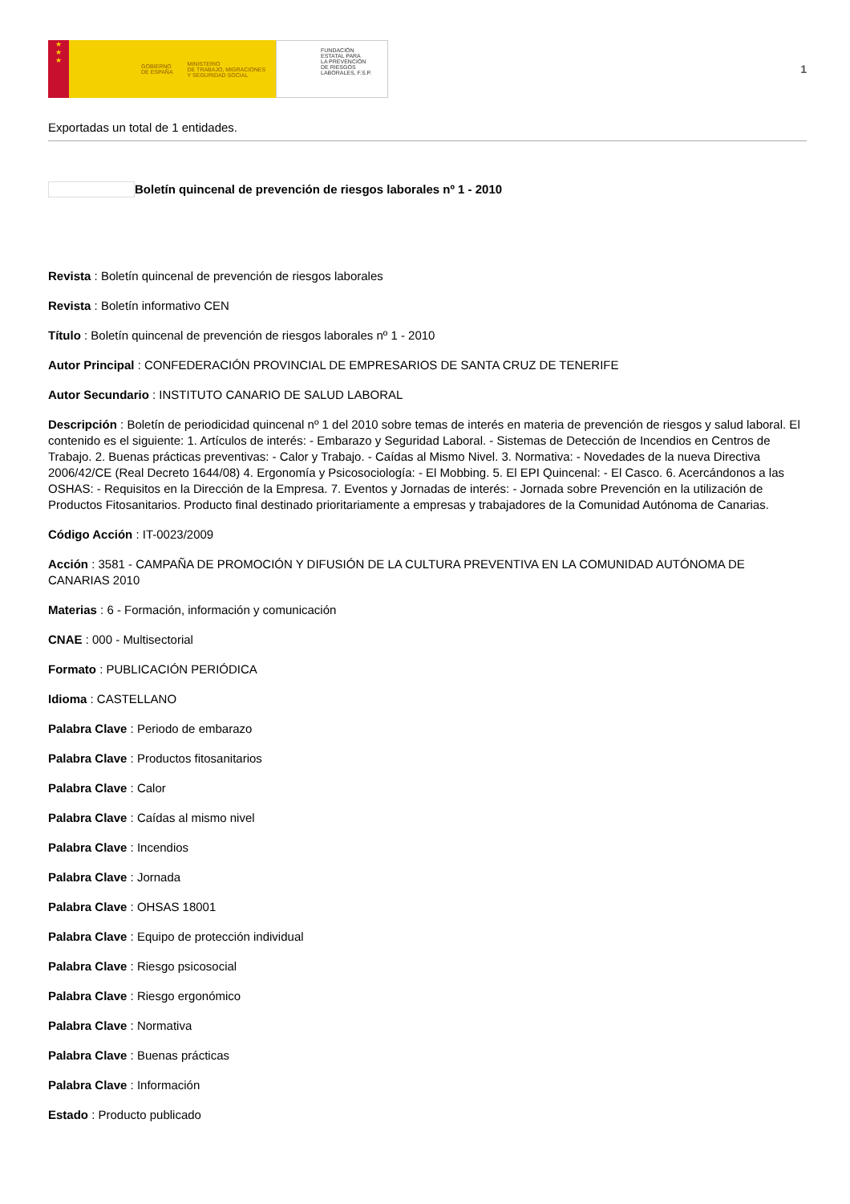★
★
★
GOBIERNO
DE ESPAÑA MINISTERIO
DE TRABAJO, MIGRACIONES
Y SEGURIDAD SOCIAL
FUNDACIÓN
ESTATAL PARA
LA PREVENCIÓN
DE RIESGOS
LABORALES, F.S.P.
1
Exportadas un total de 1 entidades.
Boletín quincenal de prevención de riesgos laborales nº 1 - 2010
Revista : Boletín quincenal de prevención de riesgos laborales
Revista : Boletín informativo CEN
Título : Boletín quincenal de prevención de riesgos laborales nº 1 - 2010
Autor Principal : CONFEDERACIÓN PROVINCIAL DE EMPRESARIOS DE SANTA CRUZ DE TENERIFE
Autor Secundario : INSTITUTO CANARIO DE SALUD LABORAL
Descripción : Boletín de periodicidad quincenal nº 1 del 2010 sobre temas de interés en materia de prevención de riesgos y salud laboral. El contenido es el siguiente: 1. Artículos de interés: - Embarazo y Seguridad Laboral. - Sistemas de Detección de Incendios en Centros de Trabajo. 2. Buenas prácticas preventivas: - Calor y Trabajo. - Caídas al Mismo Nivel. 3. Normativa: - Novedades de la nueva Directiva 2006/42/CE (Real Decreto 1644/08) 4. Ergonomía y Psicosociología: - El Mobbing. 5. El EPI Quincenal: - El Casco. 6. Acercándonos a las OSHAS: - Requisitos en la Dirección de la Empresa. 7. Eventos y Jornadas de interés: - Jornada sobre Prevención en la utilización de Productos Fitosanitarios. Producto final destinado prioritariamente a empresas y trabajadores de la Comunidad Autónoma de Canarias.
Código Acción : IT-0023/2009
Acción : 3581 - CAMPAÑA DE PROMOCIÓN Y DIFUSIÓN DE LA CULTURA PREVENTIVA EN LA COMUNIDAD AUTÓNOMA DE CANARIAS 2010
Materias : 6 - Formación, información y comunicación
CNAE : 000 - Multisectorial
Formato : PUBLICACIÓN PERIÓDICA
Idioma : CASTELLANO
Palabra Clave : Periodo de embarazo
Palabra Clave : Productos fitosanitarios
Palabra Clave : Calor
Palabra Clave : Caídas al mismo nivel
Palabra Clave : Incendios
Palabra Clave : Jornada
Palabra Clave : OHSAS 18001
Palabra Clave : Equipo de protección individual
Palabra Clave : Riesgo psicosocial
Palabra Clave : Riesgo ergonómico
Palabra Clave : Normativa
Palabra Clave : Buenas prácticas
Palabra Clave : Información
Estado : Producto publicado